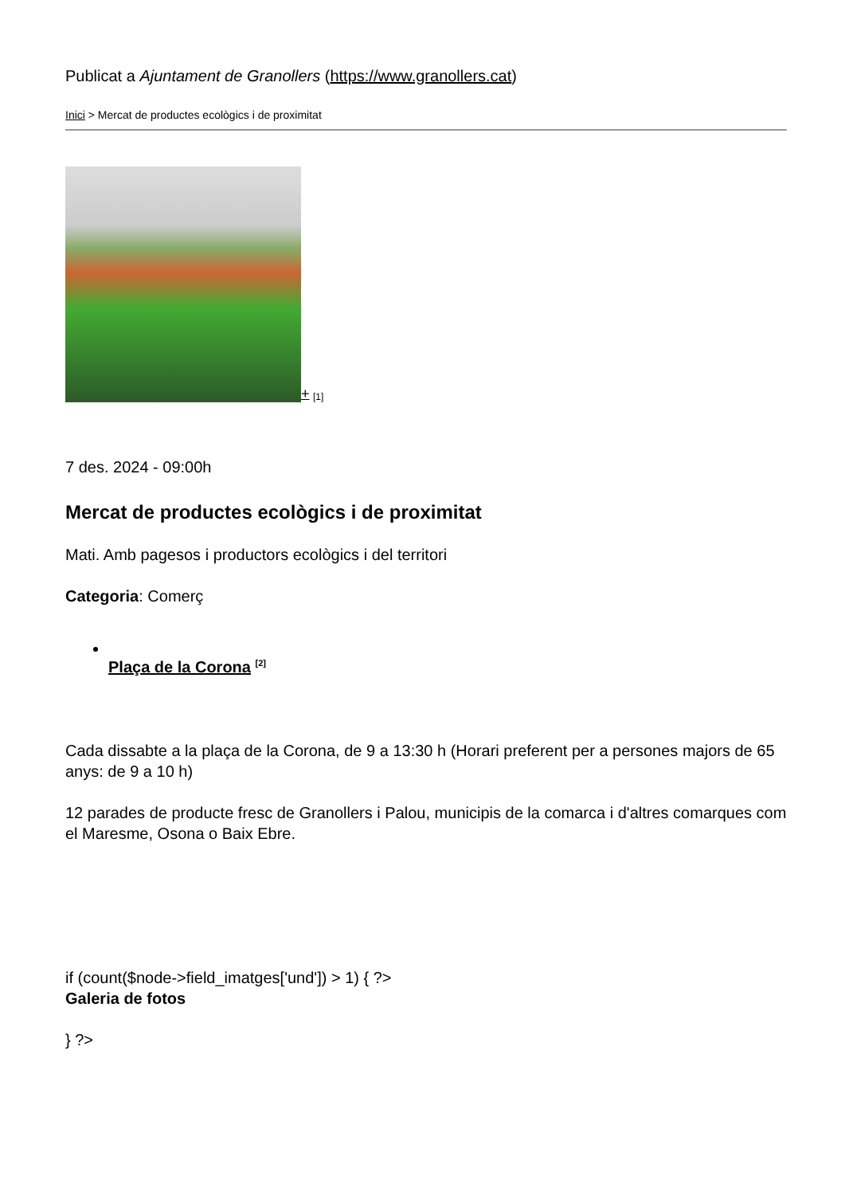Publicat a Ajuntament de Granollers (https://www.granollers.cat)
Inici > Mercat de productes ecològics i de proximitat
+ [1]
7 des. 2024 - 09:00h
Mercat de productes ecològics i de proximitat
Mati. Amb pagesos i productors ecològics i del territori
Categoria: Comerç
Plaça de la Corona <sup>[2]</sup>
Cada dissabte a la plaça de la Corona, de 9 a 13:30 h (Horari preferent per a persones majors de 65 anys: de 9 a 10 h)
12 parades de producte fresc de Granollers i Palou, municipis de la comarca i d'altres comarques com el Maresme, Osona o Baix Ebre.
if (count($node->field_imatges['und']) > 1) { ?>
Galeria de fotos
} ?>